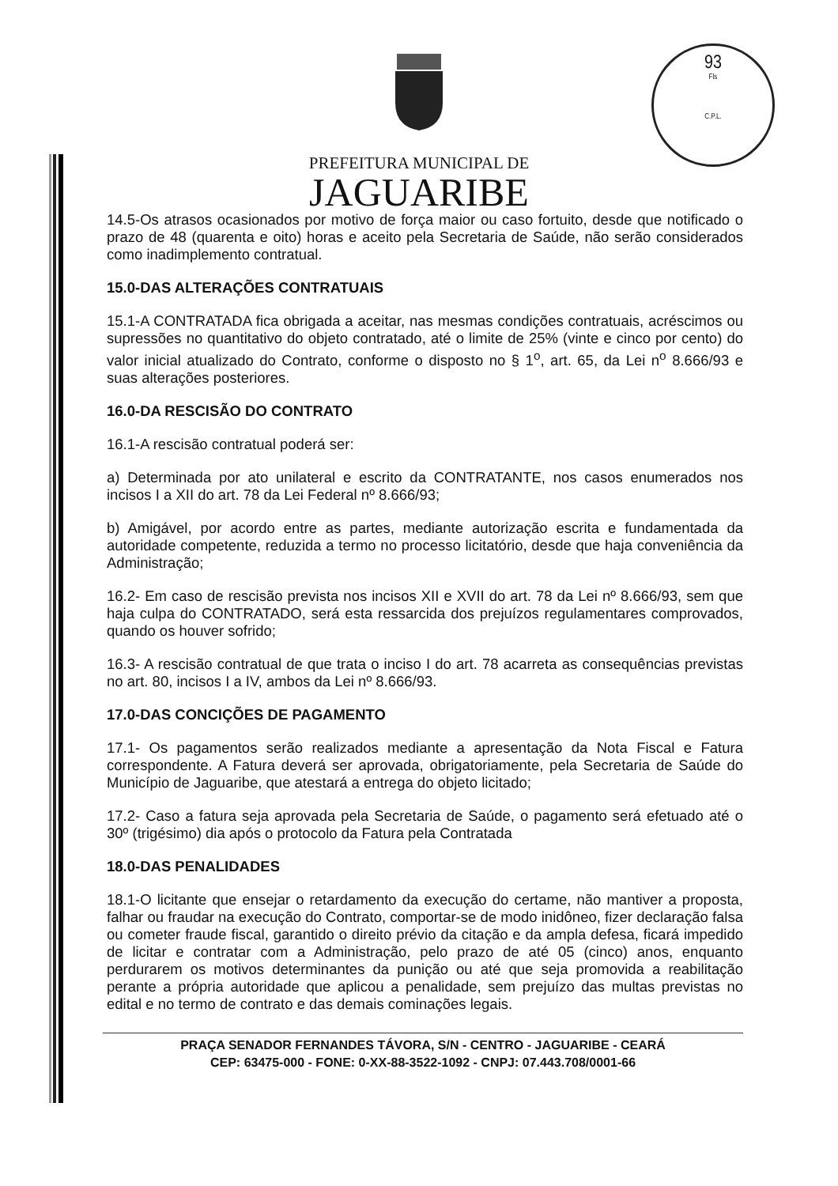93
Fls
C.P.L.
PREFEITURA MUNICIPAL DE
JAGUARIBE
14.5-Os atrasos ocasionados por motivo de força maior ou caso fortuito, desde que notificado o prazo de 48 (quarenta e oito) horas e aceito pela Secretaria de Saúde, não serão considerados como inadimplemento contratual.
15.0-DAS ALTERAÇÕES CONTRATUAIS
15.1-A CONTRATADA fica obrigada a aceitar, nas mesmas condições contratuais, acréscimos ou supressões no quantitativo do objeto contratado, até o limite de 25% (vinte e cinco por cento) do valor inicial atualizado do Contrato, conforme o disposto no § 1<sup>o</sup>, art. 65, da Lei n<sup>o</sup> 8.666/93 e suas alterações posteriores.
16.0-DA RESCISÃO DO CONTRATO
16.1-A rescisão contratual poderá ser:
a) Determinada por ato unilateral e escrito da CONTRATANTE, nos casos enumerados nos incisos I a XII do art. 78 da Lei Federal nº 8.666/93;
b) Amigável, por acordo entre as partes, mediante autorização escrita e fundamentada da autoridade competente, reduzida a termo no processo licitatório, desde que haja conveniência da Administração;
16.2- Em caso de rescisão prevista nos incisos XII e XVII do art. 78 da Lei nº 8.666/93, sem que haja culpa do CONTRATADO, será esta ressarcida dos prejuízos regulamentares comprovados, quando os houver sofrido;
16.3- A rescisão contratual de que trata o inciso I do art. 78 acarreta as consequências previstas no art. 80, incisos I a IV, ambos da Lei nº 8.666/93.
17.0-DAS CONCIÇÕES DE PAGAMENTO
17.1- Os pagamentos serão realizados mediante a apresentação da Nota Fiscal e Fatura correspondente. A Fatura deverá ser aprovada, obrigatoriamente, pela Secretaria de Saúde do Município de Jaguaribe, que atestará a entrega do objeto licitado;
17.2- Caso a fatura seja aprovada pela Secretaria de Saúde, o pagamento será efetuado até o 30º (trigésimo) dia após o protocolo da Fatura pela Contratada
18.0-DAS PENALIDADES
18.1-O licitante que ensejar o retardamento da execução do certame, não mantiver a proposta, falhar ou fraudar na execução do Contrato, comportar-se de modo inidôneo, fizer declaração falsa ou cometer fraude fiscal, garantido o direito prévio da citação e da ampla defesa, ficará impedido de licitar e contratar com a Administração, pelo prazo de até 05 (cinco) anos, enquanto perdurarem os motivos determinantes da punição ou até que seja promovida a reabilitação perante a própria autoridade que aplicou a penalidade, sem prejuízo das multas previstas no edital e no termo de contrato e das demais cominações legais.
PRAÇA SENADOR FERNANDES TÁVORA, S/N - CENTRO - JAGUARIBE - CEARÁ
CEP: 63475-000 - FONE: 0-XX-88-3522-1092 - CNPJ: 07.443.708/0001-66